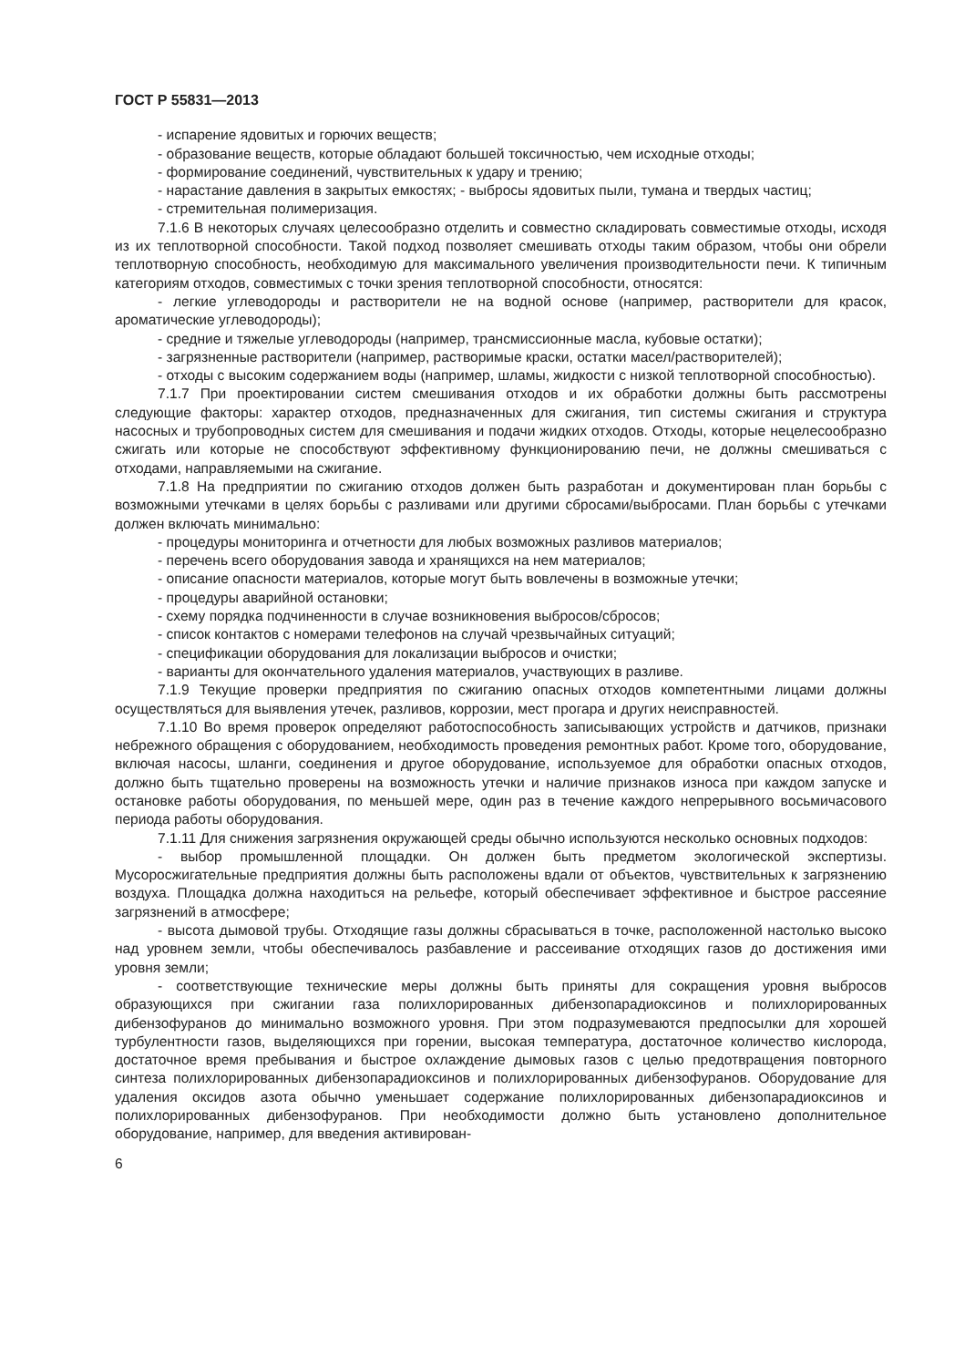ГОСТ Р 55831—2013
- испарение ядовитых и горючих веществ;
- образование веществ, которые обладают большей токсичностью, чем исходные отходы;
- формирование соединений, чувствительных к удару и трению;
- нарастание давления в закрытых емкостях; - выбросы ядовитых пыли, тумана и твердых частиц;
- стремительная полимеризация.
7.1.6 В некоторых случаях целесообразно отделить и совместно складировать совместимые отходы, исходя из их теплотворной способности. Такой подход позволяет смешивать отходы таким образом, чтобы они обрели теплотворную способность, необходимую для максимального увеличения производительности печи. К типичным категориям отходов, совместимых с точки зрения теплотворной способности, относятся:
- легкие углеводороды и растворители не на водной основе (например, растворители для красок, ароматические углеводороды);
- средние и тяжелые углеводороды (например, трансмиссионные масла, кубовые остатки);
- загрязненные растворители (например, растворимые краски, остатки масел/растворителей);
- отходы с высоким содержанием воды (например, шламы, жидкости с низкой теплотворной способностью).
7.1.7 При проектировании систем смешивания отходов и их обработки должны быть рассмотрены следующие факторы: характер отходов, предназначенных для сжигания, тип системы сжигания и структура насосных и трубопроводных систем для смешивания и подачи жидких отходов. Отходы, которые нецелесообразно сжигать или которые не способствуют эффективному функционированию печи, не должны смешиваться с отходами, направляемыми на сжигание.
7.1.8 На предприятии по сжиганию отходов должен быть разработан и документирован план борьбы с возможными утечками в целях борьбы с разливами или другими сбросами/выбросами. План борьбы с утечками должен включать минимально:
- процедуры мониторинга и отчетности для любых возможных разливов материалов;
- перечень всего оборудования завода и хранящихся на нем материалов;
- описание опасности материалов, которые могут быть вовлечены в возможные утечки;
- процедуры аварийной остановки;
- схему порядка подчиненности в случае возникновения выбросов/сбросов;
- список контактов с номерами телефонов на случай чрезвычайных ситуаций;
- спецификации оборудования для локализации выбросов и очистки;
- варианты для окончательного удаления материалов, участвующих в разливе.
7.1.9 Текущие проверки предприятия по сжиганию опасных отходов компетентными лицами должны осуществляться для выявления утечек, разливов, коррозии, мест прогара и других неисправностей.
7.1.10 Во время проверок определяют работоспособность записывающих устройств и датчиков, признаки небрежного обращения с оборудованием, необходимость проведения ремонтных работ. Кроме того, оборудование, включая насосы, шланги, соединения и другое оборудование, используемое для обработки опасных отходов, должно быть тщательно проверены на возможность утечки и наличие признаков износа при каждом запуске и остановке работы оборудования, по меньшей мере, один раз в течение каждого непрерывного восьмичасового периода работы оборудования.
7.1.11 Для снижения загрязнения окружающей среды обычно используются несколько основных подходов:
- выбор промышленной площадки. Он должен быть предметом экологической экспертизы. Мусоросжигательные предприятия должны быть расположены вдали от объектов, чувствительных к загрязнению воздуха. Площадка должна находиться на рельефе, который обеспечивает эффективное и быстрое рассеяние загрязнений в атмосфере;
- высота дымовой трубы. Отходящие газы должны сбрасываться в точке, расположенной настолько высоко над уровнем земли, чтобы обеспечивалось разбавление и рассеивание отходящих газов до достижения ими уровня земли;
- соответствующие технические меры должны быть приняты для сокращения уровня выбросов образующихся при сжигании газа полихлорированных дибензопарадиоксинов и полихлорированных дибензофуранов до минимально возможного уровня. При этом подразумеваются предпосылки для хорошей турбулентности газов, выделяющихся при горении, высокая температура, достаточное количество кислорода, достаточное время пребывания и быстрое охлаждение дымовых газов с целью предотвращения повторного синтеза полихлорированных дибензопарадиоксинов и полихлорированных дибензофуранов. Оборудование для удаления оксидов азота обычно уменьшает содержание полихлорированных дибензопарадиоксинов и полихлорированных дибензофуранов. При необходимости должно быть установлено дополнительное оборудование, например, для введения активирован-
6